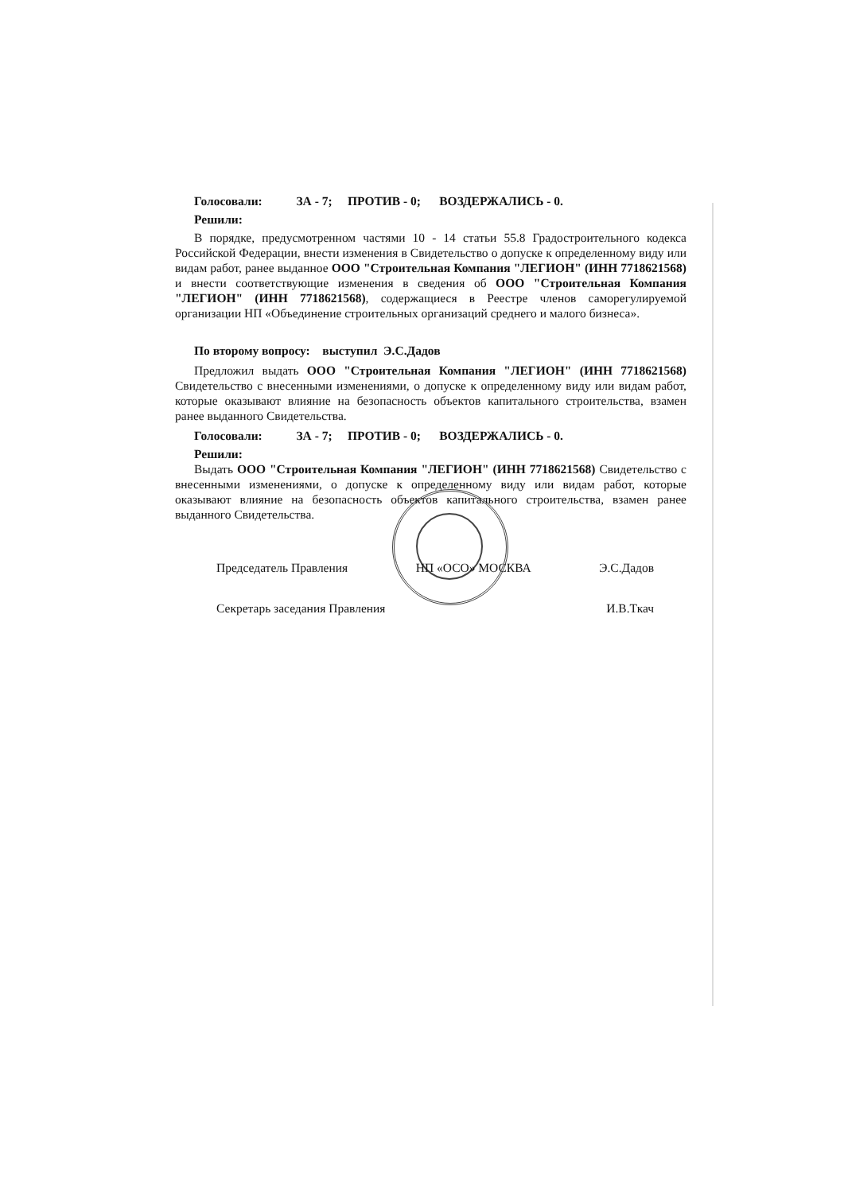Голосовали: ЗА - 7; ПРОТИВ - 0; ВОЗДЕРЖАЛИСЬ - 0.
Решили:
В порядке, предусмотренном частями 10 - 14 статьи 55.8 Градостроительного кодекса Российской Федерации, внести изменения в Свидетельство о допуске к определенному виду или видам работ, ранее выданное ООО "Строительная Компания "ЛЕГИОН" (ИНН 7718621568) и внести соответствующие изменения в сведения об ООО "Строительная Компания "ЛЕГИОН" (ИНН 7718621568), содержащиеся в Реестре членов саморегулируемой организации НП «Объединение строительных организаций среднего и малого бизнеса».
По второму вопросу: выступил Э.С.Дадов
Предложил выдать ООО "Строительная Компания "ЛЕГИОН" (ИНН 7718621568) Свидетельство с внесенными изменениями, о допуске к определенному виду или видам работ, которые оказывают влияние на безопасность объектов капитального строительства, взамен ранее выданного Свидетельства.
Голосовали: ЗА - 7; ПРОТИВ - 0; ВОЗДЕРЖАЛИСЬ - 0.
Решили:
Выдать ООО "Строительная Компания "ЛЕГИОН" (ИНН 7718621568) Свидетельство с внесенными изменениями, о допуске к определенному виду или видам работ, которые оказывают влияние на безопасность объектов капитального строительства, взамен ранее выданного Свидетельства.
Председатель Правления НП «ОСО» МОСКВА Э.С.Дадов
Секретарь заседания Правления И.В.Ткач